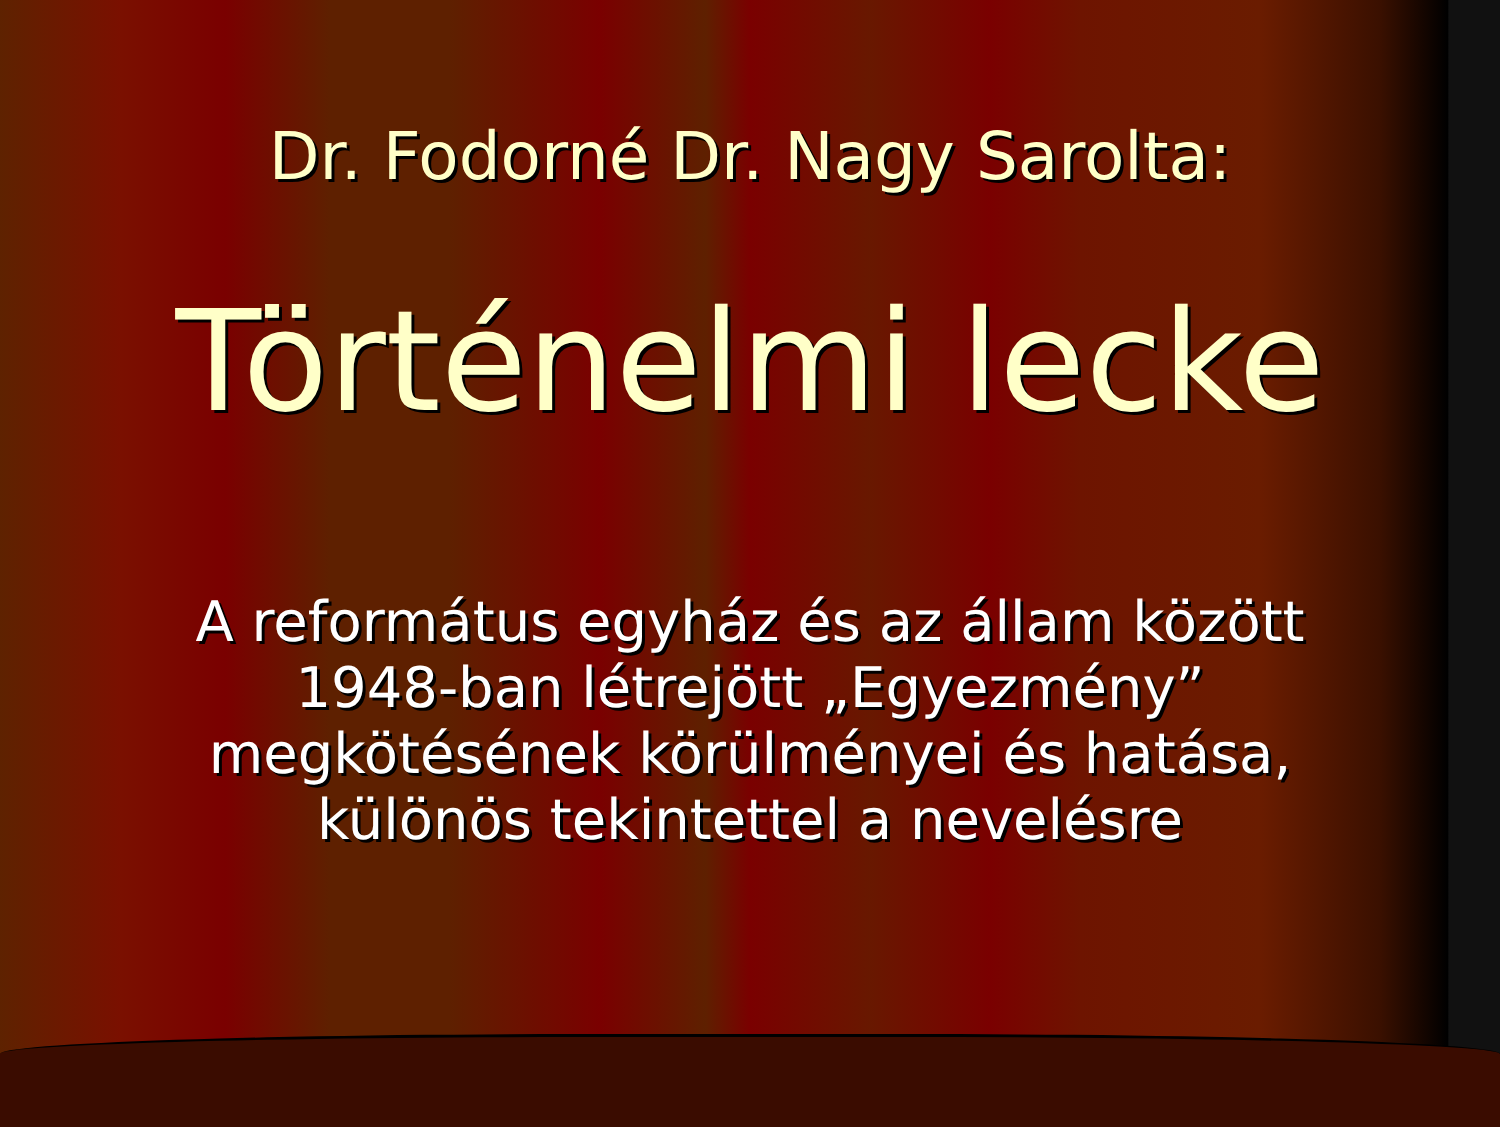Dr. Fodorné Dr. Nagy Sarolta:
Történelmi lecke
A református egyház és az állam között
1948-ban létrejött „Egyezmény”
megkötésének körülményei és hatása,
különös tekintettel a nevelésre